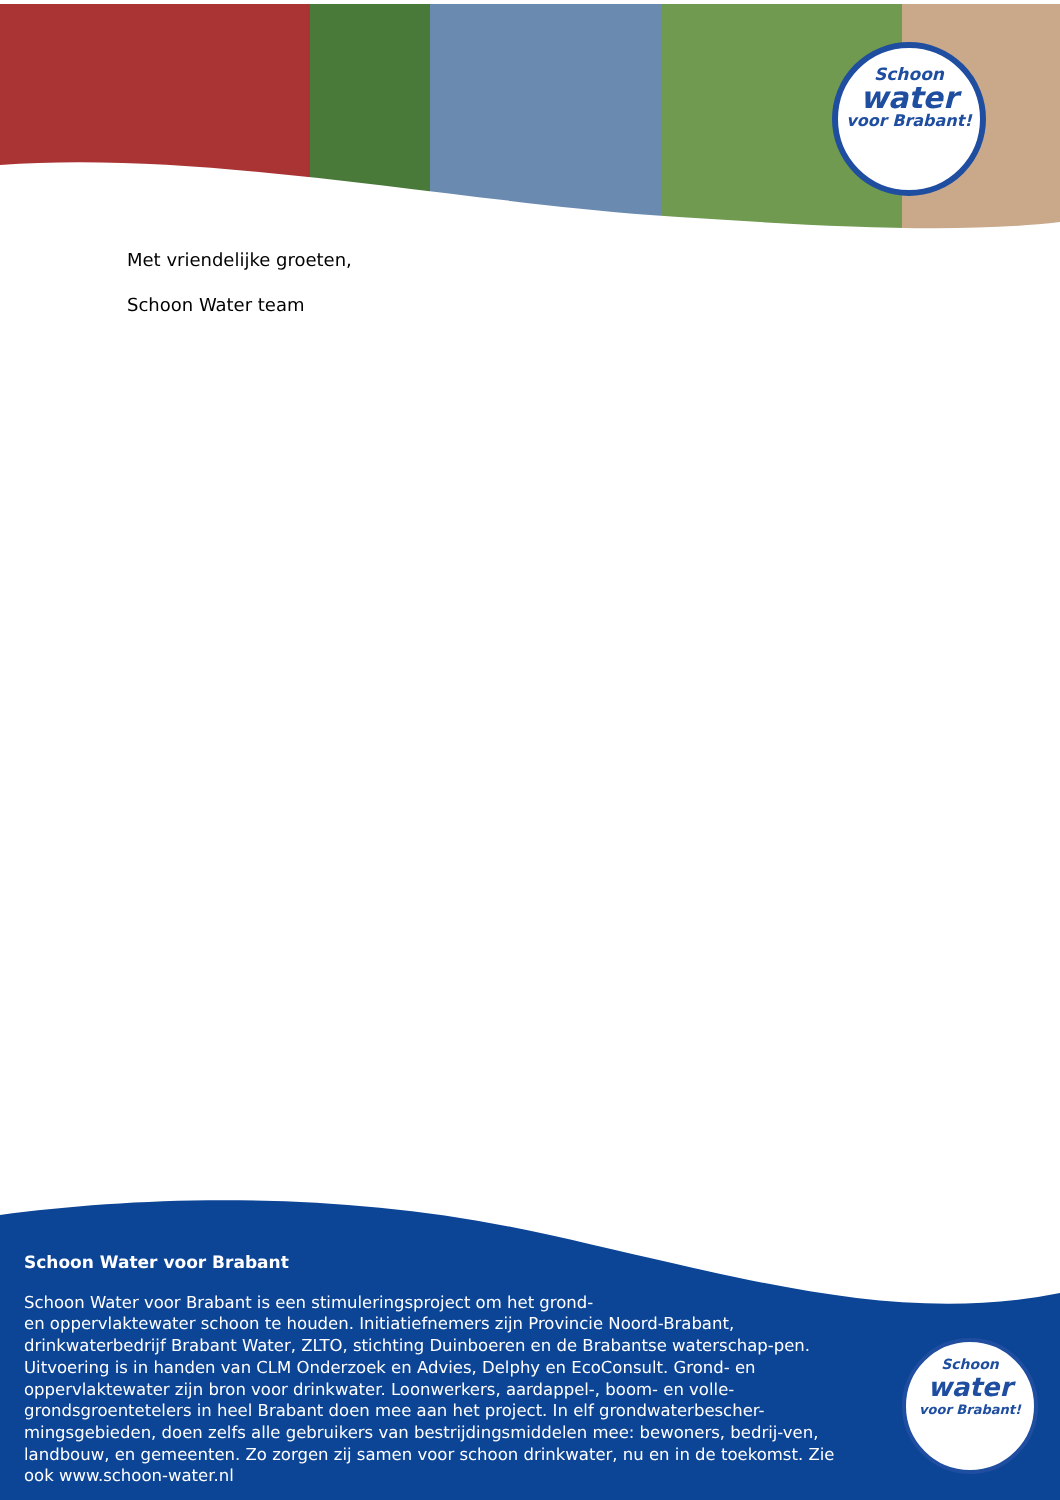Schoon
water
voor Brabant!
Met vriendelijke groeten,
Schoon Water team
Schoon Water voor Brabant
Schoon Water voor Brabant is een stimuleringsproject om het grond-
en oppervlaktewater schoon te houden. Initiatiefnemers zijn Provincie Noord-Brabant, drinkwaterbedrijf Brabant Water, ZLTO, stichting Duinboeren en de Brabantse waterschap-pen. Uitvoering is in handen van CLM Onderzoek en Advies, Delphy en EcoConsult. Grond- en oppervlaktewater zijn bron voor drinkwater. Loonwerkers, aardappel-, boom- en volle-grondsgroentetelers in heel Brabant doen mee aan het project. In elf grondwaterbescher-mingsgebieden, doen zelfs alle gebruikers van bestrijdingsmiddelen mee: bewoners, bedrij-ven, landbouw, en gemeenten. Zo zorgen zij samen voor schoon drinkwater, nu en in de toekomst. Zie ook www.schoon-water.nl
Schoon
water
voor Brabant!